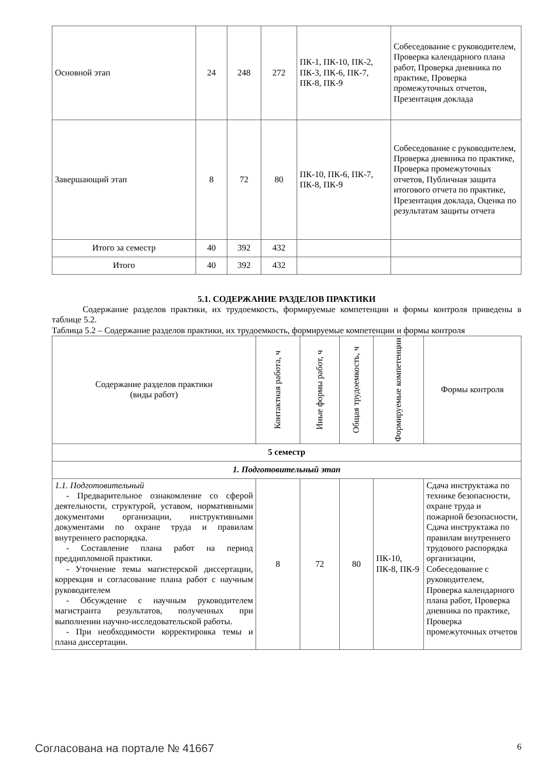| Основной этап | 24 | 248 | 272 | ПК-1, ПК-10, ПК-2, ПК-3, ПК-6, ПК-7, ПК-8, ПК-9 | Собеседование с руководителем, Проверка календарного плана работ, Проверка дневника по практике, Проверка промежуточных отчетов, Презентация доклада |
| Завершающий этап | 8 | 72 | 80 | ПК-10, ПК-6, ПК-7, ПК-8, ПК-9 | Собеседование с руководителем, Проверка дневника по практике, Проверка промежуточных отчетов, Публичная защита итогового отчета по практике, Презентация доклада, Оценка по результатам защиты отчета |
| Итого за семестр | 40 | 392 | 432 | | |
| Итого | 40 | 392 | 432 | | |
5.1. СОДЕРЖАНИЕ РАЗДЕЛОВ ПРАКТИКИ
Содержание разделов практики, их трудоемкость, формируемые компетенции и формы контроля приведены в таблице 5.2.
Таблица 5.2 – Содержание разделов практики, их трудоемкость, формируемые компетенции и формы контроля
| Содержание разделов практики (виды работ) | Контактная работа, ч | Иные формы работ, ч | Общая трудоемкость, ч | Формируемые компетенции | Формы контроля |
| --- | --- | --- | --- | --- | --- |
| 5 семестр | | | | | |
| 1. Подготовительный этап | | | | | |
| 1.1. Подготовительный - Предварительное ознакомление со сферой деятельности, структурой, уставом, нормативными документами организации, инструктивными документами по охране труда и правилам внутреннего распорядка. - Составление плана работ на период преддипломной практики. - Уточнение темы магистерской диссертации, коррекция и согласование плана работ с научным руководителем - Обсуждение с научным руководителем магистранта результатов, полученных при выполнении научно-исследовательской работы. - При необходимости корректировка темы и плана диссертации. | 8 | 72 | 80 | ПК-10, ПК-8, ПК-9 | Сдача инструктажа по технике безопасности, охране труда и пожарной безопасности, Сдача инструктажа по правилам внутреннего трудового распорядка организации, Собеседование с руководителем, Проверка календарного плана работ, Проверка дневника по практике, Проверка промежуточных отчетов |
Согласована на портале № 41667 6